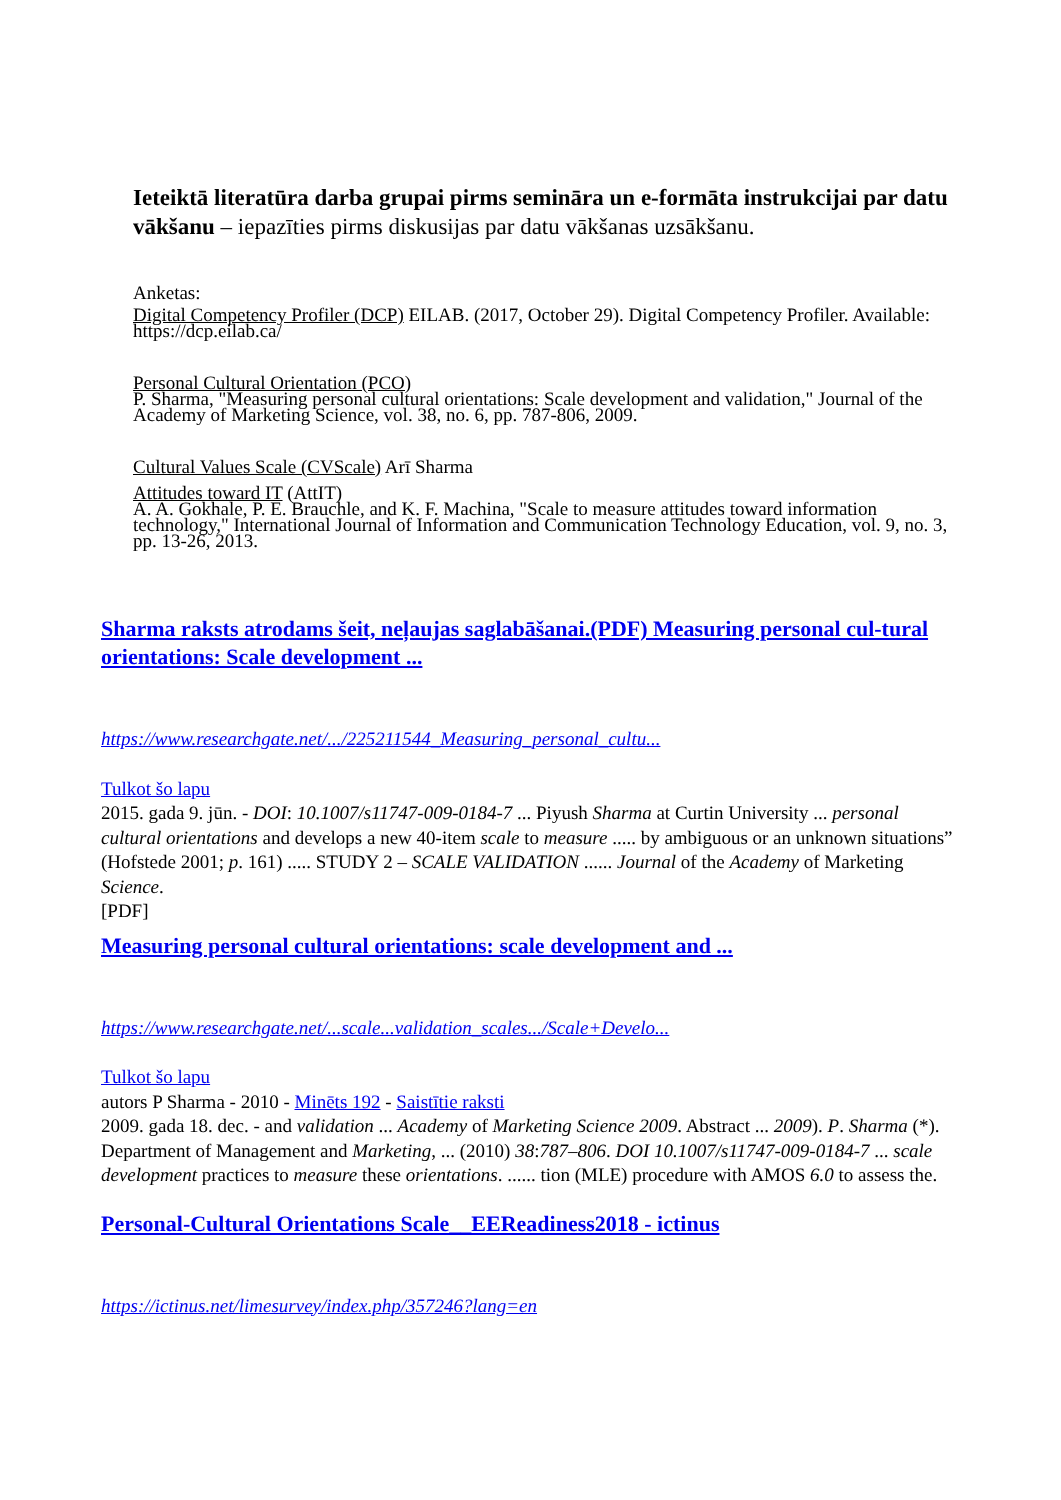Ieteiktā literatūra darba grupai pirms semināra un e-formāta instrukcijai par datu vākšanu – iepazīties pirms diskusijas par datu vākšanas uzsākšanu.
Anketas:
Digital Competency Profiler (DCP) EILAB. (2017, October 29). Digital Competency Profiler. Available: https://dcp.eilab.ca/
Personal Cultural Orientation (PCO)
P. Sharma, "Measuring personal cultural orientations: Scale development and validation," Journal of the Academy of Marketing Science, vol. 38, no. 6, pp. 787-806, 2009.
Cultural Values Scale (CVScale) Arī Sharma
Attitudes toward IT (AttIT)
A. A. Gokhale, P. E. Brauchle, and K. F. Machina, "Scale to measure attitudes toward information technology," International Journal of Information and Communication Technology Education, vol. 9, no. 3, pp. 13-26, 2013.
Sharma raksts atrodams šeit, neļaujas saglabāšanai.(PDF) Measuring personal cul-tural orientations: Scale development ...
https://www.researchgate.net/.../225211544_Measuring_personal_cultu...
Tulkot šo lapu
2015. gada 9. jūn. - DOI: 10.1007/s11747-009-0184-7 ... Piyush Sharma at Curtin University ... personal cultural orientations and develops a new 40-item scale to measure ..... by ambiguous or an unknown situations” (Hofstede 2001; p. 161) ..... STUDY 2 – SCALE VALIDATION ...... Journal of the Academy of Marketing Science.
[PDF]
Measuring personal cultural orientations: scale development and ...
https://www.researchgate.net/...scale...validation_scales.../Scale+Develo...
Tulkot šo lapu
autors P Sharma - 2010 - Minēts 192 - Saistītie raksti
2009. gada 18. dec. - and validation ... Academy of Marketing Science 2009. Abstract ... 2009). P. Sharma (*). Department of Management and Marketing, ... (2010) 38:787–806. DOI 10.1007/s11747-009-0184-7 ... scale development practices to measure these orientations. ...... tion (MLE) procedure with AMOS 6.0 to assess the.
Personal-Cultural Orientations Scale__EEReadiness2018 - ictinus
https://ictinus.net/limesurvey/index.php/357246?lang=en